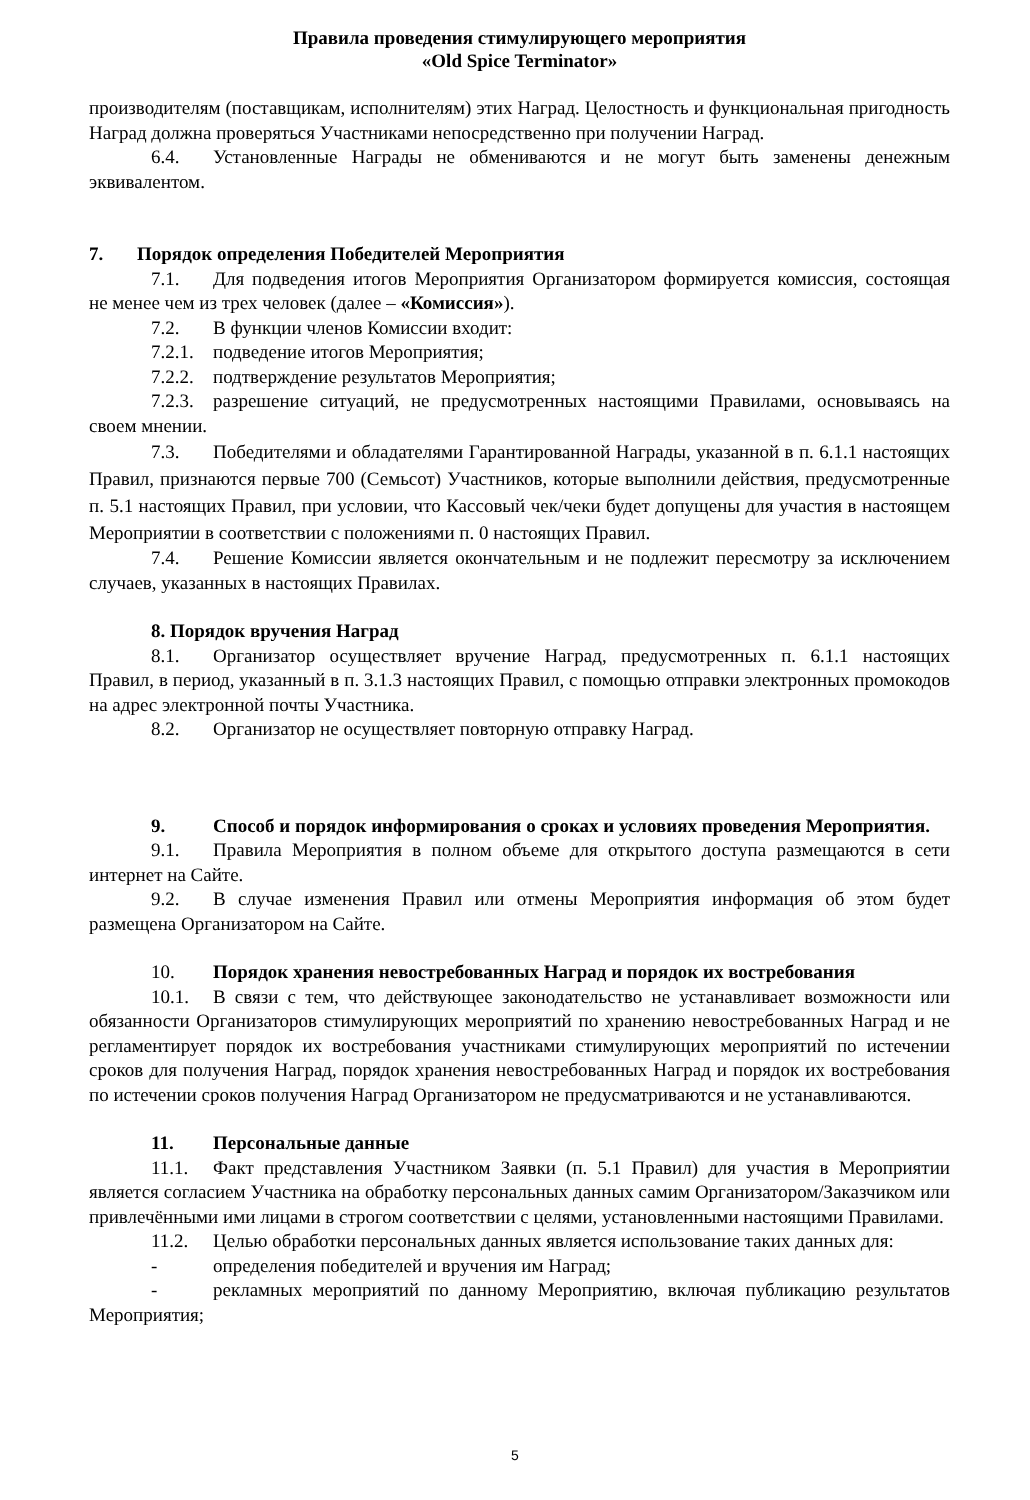Правила проведения стимулирующего мероприятия
«Old Spice Terminator»
производителям (поставщикам, исполнителям) этих Наград. Целостность и функциональная пригодность Наград должна проверяться Участниками непосредственно при получении Наград.
6.4. Установленные Награды не обмениваются и не могут быть заменены денежным эквивалентом.
7. Порядок определения Победителей Мероприятия
7.1. Для подведения итогов Мероприятия Организатором формируется комиссия, состоящая не менее чем из трех человек (далее – «Комиссия»).
7.2. В функции членов Комиссии входит:
7.2.1. подведение итогов Мероприятия;
7.2.2. подтверждение результатов Мероприятия;
7.2.3. разрешение ситуаций, не предусмотренных настоящими Правилами, основываясь на своем мнении.
7.3. Победителями и обладателями Гарантированной Награды, указанной в п. 6.1.1 настоящих Правил, признаются первые 700 (Семьсот) Участников, которые выполнили действия, предусмотренные п. 5.1 настоящих Правил, при условии, что Кассовый чек/чеки будет допущены для участия в настоящем Мероприятии в соответствии с положениями п. 0 настоящих Правил.
7.4. Решение Комиссии является окончательным и не подлежит пересмотру за исключением случаев, указанных в настоящих Правилах.
8. Порядок вручения Наград
8.1. Организатор осуществляет вручение Наград, предусмотренных п. 6.1.1 настоящих Правил, в период, указанный в п. 3.1.3 настоящих Правил, с помощью отправки электронных промокодов на адрес электронной почты Участника.
8.2. Организатор не осуществляет повторную отправку Наград.
9. Способ и порядок информирования о сроках и условиях проведения Мероприятия.
9.1. Правила Мероприятия в полном объеме для открытого доступа размещаются в сети интернет на Сайте.
9.2. В случае изменения Правил или отмены Мероприятия информация об этом будет размещена Организатором на Сайте.
10. Порядок хранения невостребованных Наград и порядок их востребования
10.1. В связи с тем, что действующее законодательство не устанавливает возможности или обязанности Организаторов стимулирующих мероприятий по хранению невостребованных Наград и не регламентирует порядок их востребования участниками стимулирующих мероприятий по истечении сроков для получения Наград, порядок хранения невостребованных Наград и порядок их востребования по истечении сроков получения Наград Организатором не предусматриваются и не устанавливаются.
11. Персональные данные
11.1. Факт представления Участником Заявки (п. 5.1 Правил) для участия в Мероприятии является согласием Участника на обработку персональных данных самим Организатором/Заказчиком или привлечёнными ими лицами в строгом соответствии с целями, установленными настоящими Правилами.
11.2. Целью обработки персональных данных является использование таких данных для:
- определения победителей и вручения им Наград;
- рекламных мероприятий по данному Мероприятию, включая публикацию результатов Мероприятия;
5